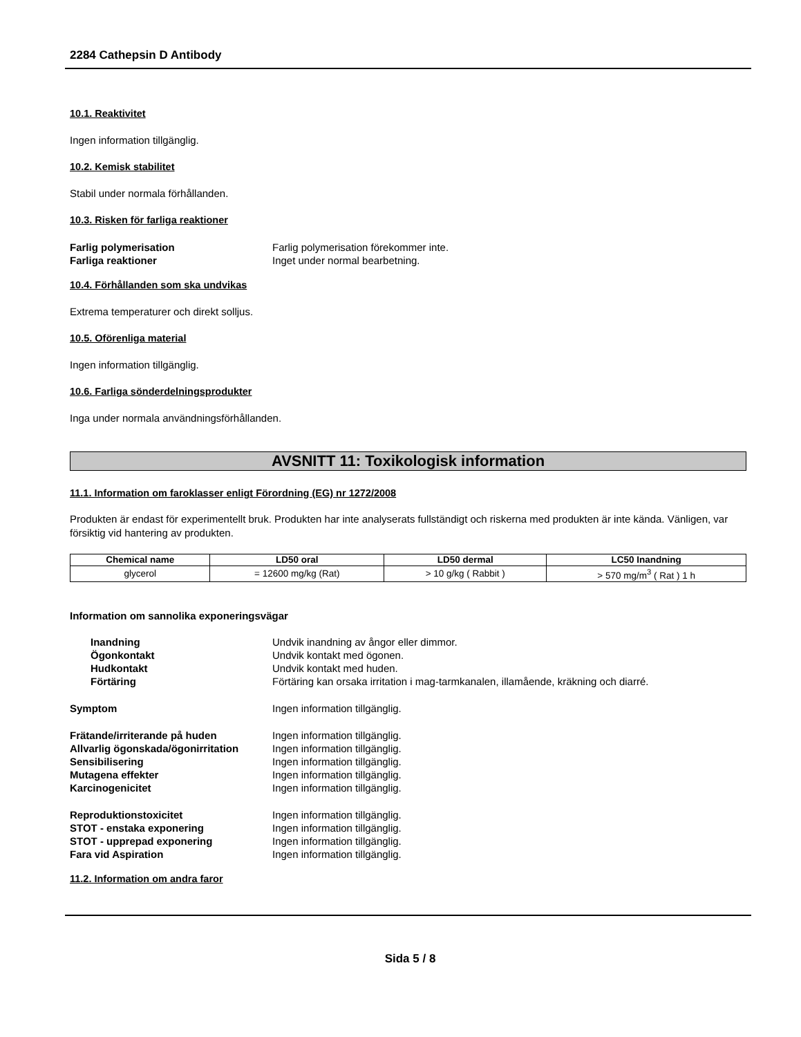2284 Cathepsin D Antibody
10.1. Reaktivitet
Ingen information tillgänglig.
10.2. Kemisk stabilitet
Stabil under normala förhållanden.
10.3. Risken för farliga reaktioner
Farlig polymerisation Farlig polymerisation förekommer inte.
Farliga reaktioner Inget under normal bearbetning.
10.4. Förhållanden som ska undvikas
Extrema temperaturer och direkt solljus.
10.5. Oförenliga material
Ingen information tillgänglig.
10.6. Farliga sönderdelningsprodukter
Inga under normala användningsförhållanden.
AVSNITT 11: Toxikologisk information
11.1. Information om faroklasser enligt Förordning (EG) nr 1272/2008
Produkten är endast för experimentellt bruk. Produkten har inte analyserats fullständigt och riskerna med produkten är inte kända. Vänligen, var försiktig vid hantering av produkten.
| Chemical name | LD50 oral | LD50 dermal | LC50 Inandning |
| --- | --- | --- | --- |
| glycerol | = 12600 mg/kg (Rat) | > 10 g/kg ( Rabbit ) | > 570 mg/m<sup>3</sup> ( Rat ) 1 h |
Information om sannolika exponeringsvägar
Inandning Undvik inandning av ångor eller dimmor.
Ögonkontakt Undvik kontakt med ögonen.
Hudkontakt Undvik kontakt med huden.
Förtäring Förtäring kan orsaka irritation i mag-tarmkanalen, illamående, kräkning och diarré.
Symptom Ingen information tillgänglig.
Frätande/irriterande på huden Ingen information tillgänglig.
Allvarlig ögonskada/ögonirritation
Ingen information tillgänglig.
Sensibilisering Ingen information tillgänglig.
Mutagena effekter Ingen information tillgänglig.
Karcinogenicitet Ingen information tillgänglig.
Reproduktionstoxicitet Ingen information tillgänglig.
STOT - enstaka exponering Ingen information tillgänglig.
STOT - upprepad exponering Ingen information tillgänglig.
Fara vid Aspiration Ingen information tillgänglig.
11.2. Information om andra faror
Sida 5 / 8